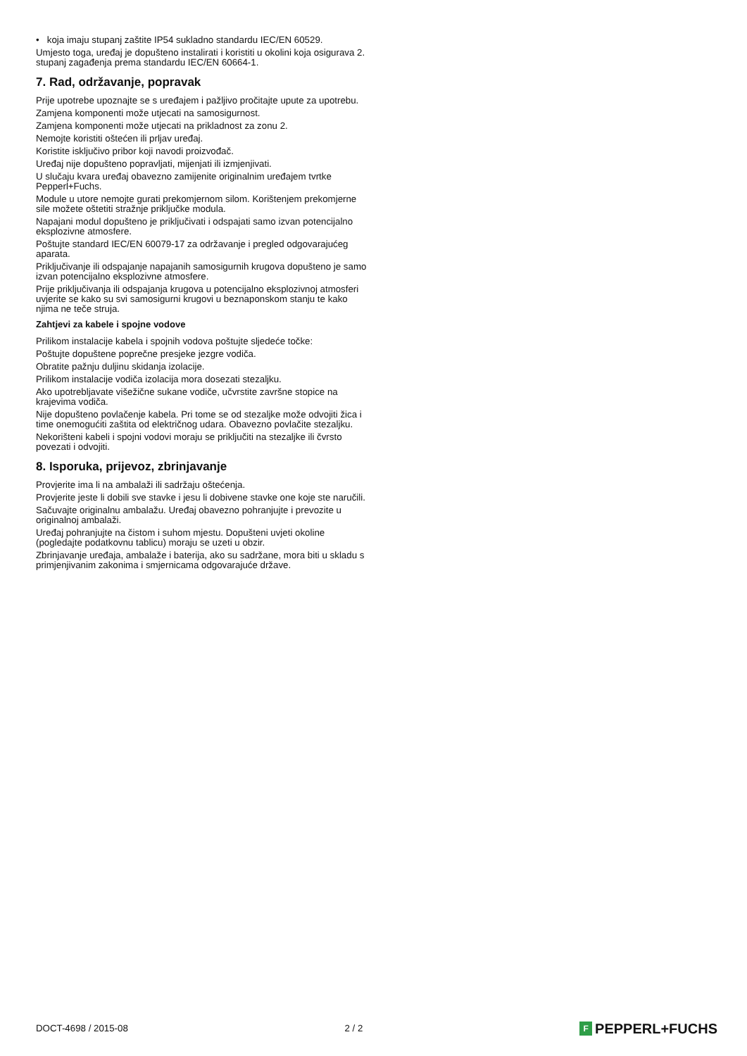• koja imaju stupanj zaštite IP54 sukladno standardu IEC/EN 60529.
Umjesto toga, uređaj je dopušteno instalirati i koristiti u okolini koja osigurava 2. stupanj zagađenja prema standardu IEC/EN 60664-1.
7. Rad, održavanje, popravak
Prije upotrebe upoznajte se s uređajem i pažljivo pročitajte upute za upotrebu.
Zamjena komponenti može utjecati na samosigurnost.
Zamjena komponenti može utjecati na prikladnost za zonu 2.
Nemojte koristiti oštećen ili prljav uređaj.
Koristite isključivo pribor koji navodi proizvođač.
Uređaj nije dopušteno popravljati, mijenjati ili izmjenjivati.
U slučaju kvara uređaj obavezno zamijenite originalnim uređajem tvrtke Pepperl+Fuchs.
Module u utore nemojte gurati prekomjernom silom. Korištenjem prekomjerne sile možete oštetiti stražnje priključke modula.
Napajani modul dopušteno je priključivati i odspajati samo izvan potencijalno eksplozivne atmosfere.
Poštujte standard IEC/EN 60079-17 za održavanje i pregled odgovarajućeg aparata.
Priključivanje ili odspajanje napajanih samosigurnih krugova dopušteno je samo izvan potencijalno eksplozivne atmosfere.
Prije priključivanja ili odspajanja krugova u potencijalno eksplozivnoj atmosferi uvjerite se kako su svi samosigurni krugovi u beznaponskom stanju te kako njima ne teče struja.
Zahtjevi za kabele i spojne vodove
Prilikom instalacije kabela i spojnih vodova poštujte sljedeće točke:
Poštujte dopuštene poprečne presjeke jezgre vodiča.
Obratite pažnju duljinu skidanja izolacije.
Prilikom instalacije vodiča izolacija mora dosezati stezaljku.
Ako upotrebljavate višežične sukane vodiče, učvrstite završne stopice na krajevima vodiča.
Nije dopušteno povlačenje kabela. Pri tome se od stezaljke može odvojiti žica i time onemogućiti zaštita od električnog udara. Obavezno povlačite stezaljku.
Nekorišteni kabeli i spojni vodovi moraju se priključiti na stezaljke ili čvrsto povezati i odvojiti.
8. Isporuka, prijevoz, zbrinjavanje
Provjerite ima li na ambalaži ili sadržaju oštećenja.
Provjerite jeste li dobili sve stavke i jesu li dobivene stavke one koje ste naručili.
Sačuvajte originalnu ambalažu. Uređaj obavezno pohranjujte i prevozite u originalnoj ambalaži.
Uređaj pohranjujte na čistom i suhom mjestu. Dopušteni uvjeti okoline (pogledajte podatkovnu tablicu) moraju se uzeti u obzir.
Zbrinjavanje uređaja, ambalaže i baterija, ako su sadržane, mora biti u skladu s primjenjivanim zakonima i smjernicama odgovarajuće države.
DOCT-4698 / 2015-08 2 / 2 F PEPPERL+FUCHS